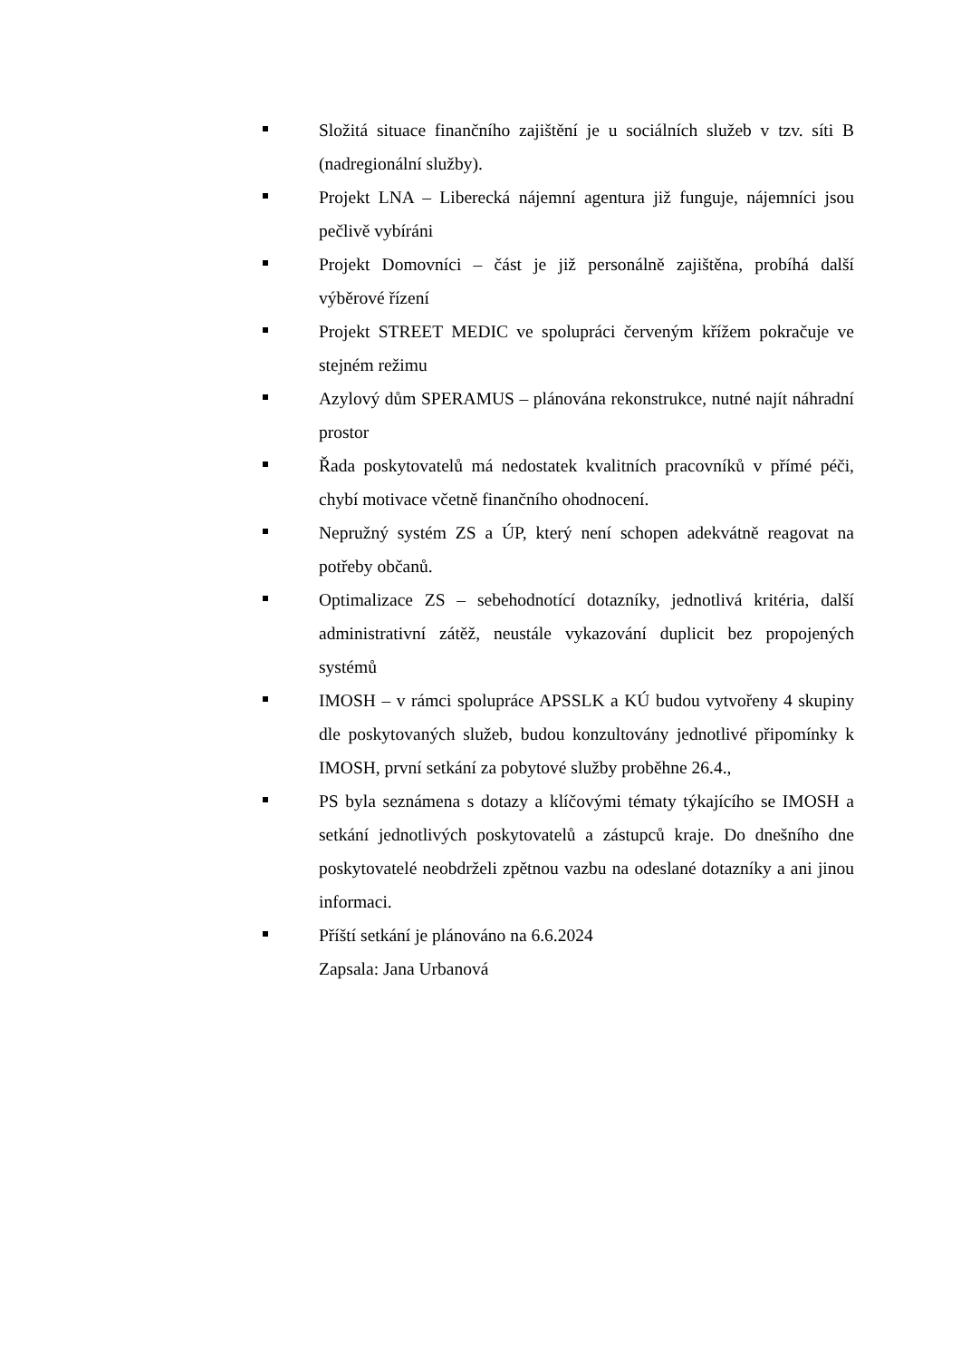Složitá situace finančního zajištění je u sociálních služeb v tzv. síti B (nadregionální služby).
Projekt LNA – Liberecká nájemní agentura již funguje, nájemníci jsou pečlivě vybíráni
Projekt Domovníci – část je již personálně zajištěna, probíhá další výběrové řízení
Projekt STREET MEDIC ve spolupráci červeným křížem pokračuje ve stejném režimu
Azylový dům SPERAMUS – plánována rekonstrukce, nutné najít náhradní prostor
Řada poskytovatelů má nedostatek kvalitních pracovníků v přímé péči, chybí motivace včetně finančního ohodnocení.
Nepružný systém ZS a ÚP, který není schopen adekvátně reagovat na potřeby občanů.
Optimalizace ZS – sebehodnotící dotazníky, jednotlivá kritéria, další administrativní zátěž, neustále vykazování duplicit bez propojených systémů
IMOSH – v rámci spolupráce APSSLK a KÚ budou vytvořeny 4 skupiny dle poskytovaných služeb, budou konzultovány jednotlivé připomínky k IMOSH, první setkání za pobytové služby proběhne 26.4.,
PS byla seznámena s dotazy a klíčovými tématy týkajícího se IMOSH a setkání jednotlivých poskytovatelů a zástupců kraje. Do dnešního dne poskytovatelé neobdrželi zpětnou vazbu na odeslané dotazníky a ani jinou informaci.
Příští setkání je plánováno na 6.6.2024
Zapsala: Jana Urbanová